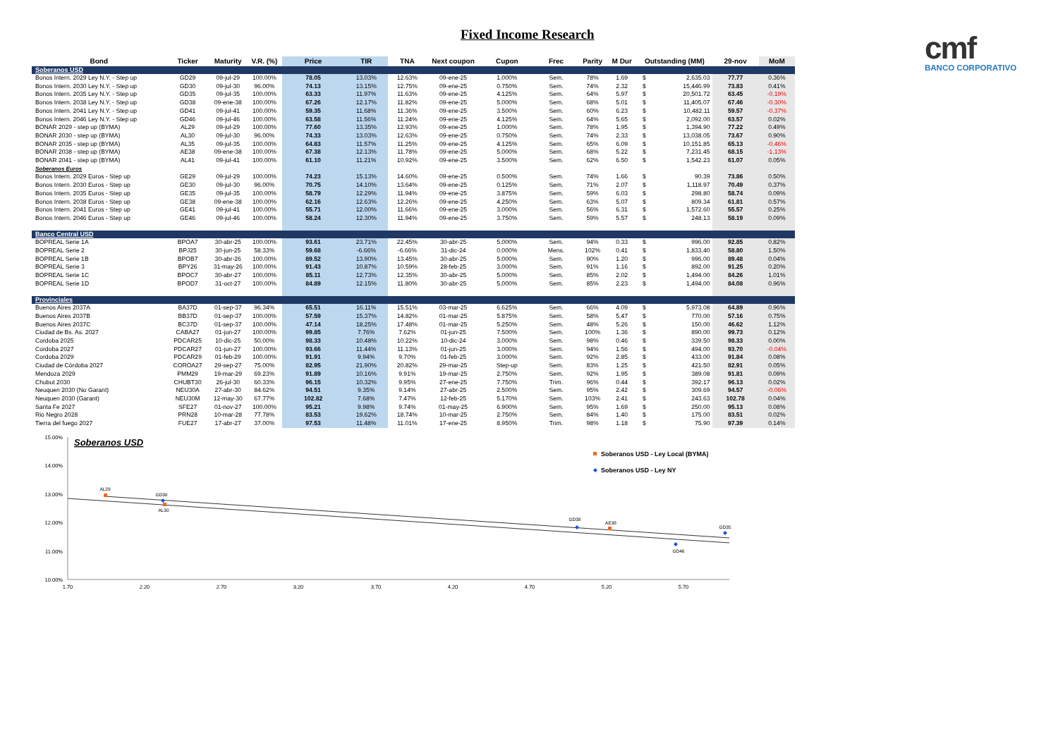Fixed Income Research
cmf
BANCO CORPORATIVO
| Bond | Ticker | Maturity | V.R. (%) | Price | TIR | TNA | Next coupon | Cupon | Frec | Parity | M Dur | Outstanding (MM) | | 29-nov | MoM |
| --- | --- | --- | --- | --- | --- | --- | --- | --- | --- | --- | --- | --- | --- | --- | --- |
| Soberanos USD | | | | | | | | | | | | | | | |
| Bonos Intern. 2029 Ley N.Y. - Step up | GD29 | 09-jul-29 | 100.00% | 78.05 | 13.03% | 12.63% | 09-ene-25 | 1.000% | Sem. | 78% | 1.69 | $ | 2,635.03 | 77.77 | 0.36% |
| Bonos Intern. 2030 Ley N.Y. - Step up | GD30 | 09-jul-30 | 96.00% | 74.13 | 13.15% | 12.75% | 09-ene-25 | 0.750% | Sem. | 74% | 2.32 | $ | 15,446.99 | 73.83 | 0.41% |
| Bonos Intern. 2035 Ley N.Y. - Step up | GD35 | 09-jul-35 | 100.00% | 63.33 | 11.97% | 11.63% | 09-ene-25 | 4.125% | Sem. | 64% | 5.97 | $ | 20,501.72 | 63.45 | -0.19% |
| Bonos Intern. 2038 Ley N.Y. - Step up | GD38 | 09-ene-38 | 100.00% | 67.26 | 12.17% | 11.82% | 09-ene-25 | 5.000% | Sem. | 68% | 5.01 | $ | 11,405.07 | 67.46 | -0.30% |
| Bonos Intern. 2041 Ley N.Y. - Step up | GD41 | 09-jul-41 | 100.00% | 59.35 | 11.68% | 11.36% | 09-ene-25 | 3.500% | Sem. | 60% | 6.23 | $ | 10,482.11 | 59.57 | -0.37% |
| Bonos Intern. 2046 Ley N.Y. - Step up | GD46 | 09-jul-46 | 100.00% | 63.58 | 11.56% | 11.24% | 09-ene-25 | 4.125% | Sem. | 64% | 5.65 | $ | 2,092.00 | 63.57 | 0.02% |
| BONAR 2029 - step up (BYMA) | AL29 | 09-jul-29 | 100.00% | 77.60 | 13.35% | 12.93% | 09-ene-25 | 1.000% | Sem. | 78% | 1.95 | $ | 1,394.90 | 77.22 | 0.49% |
| BONAR 2030 - step up (BYMA) | AL30 | 09-jul-30 | 96.00% | 74.33 | 13.03% | 12.63% | 09-ene-25 | 0.750% | Sem. | 74% | 2.33 | $ | 13,038.05 | 73.67 | 0.90% |
| BONAR 2035 - step up (BYMA) | AL35 | 09-jul-35 | 100.00% | 64.83 | 11.57% | 11.25% | 09-ene-25 | 4.125% | Sem. | 65% | 6.09 | $ | 10,151.85 | 65.13 | -0.46% |
| BONAR 2038 - step up (BYMA) | AE38 | 09-ene-38 | 100.00% | 67.38 | 12.13% | 11.78% | 09-ene-25 | 5.000% | Sem. | 68% | 5.22 | $ | 7,231.45 | 68.15 | -1.13% |
| BONAR 2041 - step up (BYMA) | AL41 | 09-jul-41 | 100.00% | 61.10 | 11.21% | 10.92% | 09-ene-25 | 3.500% | Sem. | 62% | 6.50 | $ | 1,542.23 | 61.07 | 0.05% |
| Soberanos Euros | | | | | | | | | | | | | | | |
| Bonos Intern. 2029 Euros - Step up | GE29 | 09-jul-29 | 100.00% | 74.23 | 15.13% | 14.60% | 09-ene-25 | 0.500% | Sem. | 74% | 1.66 | $ | 90.39 | 73.86 | 0.50% |
| Bonos Intern. 2030 Euros - Step up | GE30 | 09-jul-30 | 96.00% | 70.75 | 14.10% | 13.64% | 09-ene-25 | 0.125% | Sem. | 71% | 2.07 | $ | 1,118.97 | 70.49 | 0.37% |
| Bonos Intern. 2035 Euros - Step up | GE35 | 09-jul-35 | 100.00% | 58.79 | 12.29% | 11.94% | 09-ene-25 | 3.875% | Sem. | 59% | 6.03 | $ | 298.80 | 58.74 | 0.09% |
| Bonos Intern. 2038 Euros - Step up | GE38 | 09-ene-38 | 100.00% | 62.16 | 12.63% | 12.26% | 09-ene-25 | 4.250% | Sem. | 63% | 5.07 | $ | 809.34 | 61.81 | 0.57% |
| Bonos Intern. 2041 Euros - Step up | GE41 | 09-jul-41 | 100.00% | 55.71 | 12.00% | 11.66% | 09-ene-25 | 3.000% | Sem. | 56% | 6.31 | $ | 1,572.60 | 55.57 | 0.25% |
| Bonos Intern. 2046 Euros - Step up | GE46 | 09-jul-46 | 100.00% | 58.24 | 12.30% | 11.94% | 09-ene-25 | 3.750% | Sem. | 59% | 5.57 | $ | 248.13 | 58.19 | 0.09% |
| Banco Central USD | | | | | | | | | | | | | | | |
| BOPREAL Serie 1A | BPOA7 | 30-abr-25 | 100.00% | 93.61 | 23.71% | 22.45% | 30-abr-25 | 5.000% | Sem. | 94% | 0.33 | $ | 996.00 | 92.85 | 0.82% |
| BOPREAL Serie 2 | BPJ25 | 30-jun-25 | 58.33% | 59.68 | -6.66% | -6.66% | 31-dic-24 | 0.000% | Mens. | 102% | 0.41 | $ | 1,833.40 | 58.80 | 1.50% |
| BOPREAL Serie 1B | BPOB7 | 30-abr-26 | 100.00% | 89.52 | 13.90% | 13.45% | 30-abr-25 | 5.000% | Sem. | 90% | 1.20 | $ | 996.00 | 89.48 | 0.04% |
| BOPREAL Serie 3 | BPY26 | 31-may-26 | 100.00% | 91.43 | 10.87% | 10.59% | 28-feb-25 | 3.000% | Sem. | 91% | 1.16 | $ | 892.00 | 91.25 | 0.20% |
| BOPREAL Serie 1C | BPOC7 | 30-abr-27 | 100.00% | 85.11 | 12.73% | 12.35% | 30-abr-25 | 5.000% | Sem. | 85% | 2.02 | $ | 1,494.00 | 84.26 | 1.01% |
| BOPREAL Serie 1D | BPOD7 | 31-oct-27 | 100.00% | 84.89 | 12.15% | 11.80% | 30-abr-25 | 5.000% | Sem. | 85% | 2.23 | $ | 1,494.00 | 84.08 | 0.96% |
| Provinciales | | | | | | | | | | | | | | | |
| Buenos Aires 2037A | BA37D | 01-sep-37 | 96.34% | 65.51 | 16.11% | 15.51% | 03-mar-25 | 6.625% | Sem. | 66% | 4.09 | $ | 5,973.08 | 64.89 | 0.96% |
| Buenos Aires 2037B | BB37D | 01-sep-37 | 100.00% | 57.59 | 15.37% | 14.82% | 01-mar-25 | 5.875% | Sem. | 58% | 5.47 | $ | 770.00 | 57.16 | 0.75% |
| Buenos Aires 2037C | BC37D | 01-sep-37 | 100.00% | 47.14 | 18.25% | 17.48% | 01-mar-25 | 5.250% | Sem. | 48% | 5.26 | $ | 150.00 | 46.62 | 1.12% |
| Ciudad de Bs. As. 2027 | CABA27 | 01-jun-27 | 100.00% | 99.85 | 7.76% | 7.62% | 01-jun-25 | 7.500% | Sem. | 100% | 1.36 | $ | 890.00 | 99.73 | 0.12% |
| Cordoba 2025 | PDCAR25 | 10-dic-25 | 50.00% | 98.33 | 10.48% | 10.22% | 10-dic-24 | 3.000% | Sem. | 98% | 0.46 | $ | 339.50 | 98.33 | 0.00% |
| Cordoba 2027 | PDCAR27 | 01-jun-27 | 100.00% | 93.66 | 11.44% | 11.13% | 01-jun-25 | 3.000% | Sem. | 94% | 1.56 | $ | 494.00 | 93.70 | -0.04% |
| Cordoba 2029 | PDCAR29 | 01-feb-29 | 100.00% | 91.91 | 9.94% | 9.70% | 01-feb-25 | 3.000% | Sem. | 92% | 2.85 | $ | 433.00 | 91.84 | 0.08% |
| Ciudad de Córdoba 2027 | COROA27 | 29-sep-27 | 75.00% | 82.95 | 21.90% | 20.82% | 29-mar-25 | Step-up | Sem. | 83% | 1.25 | $ | 421.50 | 82.91 | 0.05% |
| Mendoza 2029 | PMM29 | 19-mar-29 | 69.23% | 91.89 | 10.16% | 9.91% | 19-mar-25 | 2.750% | Sem. | 92% | 1.95 | $ | 389.08 | 91.81 | 0.09% |
| Chubut 2030 | CHUBT30 | 26-jul-30 | 60.33% | 96.15 | 10.32% | 9.95% | 27-ene-25 | 7.750% | Trim. | 96% | 0.44 | $ | 392.17 | 96.13 | 0.02% |
| Neuquen 2030 (No Garant) | NEU30A | 27-abr-30 | 84.62% | 94.51 | 9.35% | 9.14% | 27-abr-25 | 2.500% | Sem. | 95% | 2.42 | $ | 309.69 | 94.57 | -0.06% |
| Neuquen 2030 (Garant) | NEU30M | 12-may-30 | 67.77% | 102.82 | 7.68% | 7.47% | 12-feb-25 | 5.170% | Sem. | 103% | 2.41 | $ | 243.63 | 102.78 | 0.04% |
| Santa Fe 2027 | SFE27 | 01-nov-27 | 100.00% | 95.21 | 9.98% | 9.74% | 01-may-25 | 6.900% | Sem. | 95% | 1.69 | $ | 250.00 | 95.13 | 0.08% |
| Rio Negro 2028 | PRN28 | 10-mar-28 | 77.78% | 83.53 | 19.62% | 18.74% | 10-mar-25 | 2.750% | Sem. | 84% | 1.40 | $ | 175.00 | 83.51 | 0.02% |
| Tierra del fuego 2027 | FUE27 | 17-abr-27 | 37.00% | 97.53 | 11.48% | 11.01% | 17-ene-25 | 8.950% | Trim. | 98% | 1.18 | $ | 75.90 | 97.39 | 0.14% |
15.00%
14.00%
13.00%
12.00%
11.00%
10.00%
1.70
2.20
2.70
3.20
3.70
4.20
4.70
5.20
5.70
Soberanos USD
AL29
GD30
AL30
GD38
AE38
GD35
GD46
Soberanos USD - Ley Local (BYMA)
Soberanos USD - Ley NY